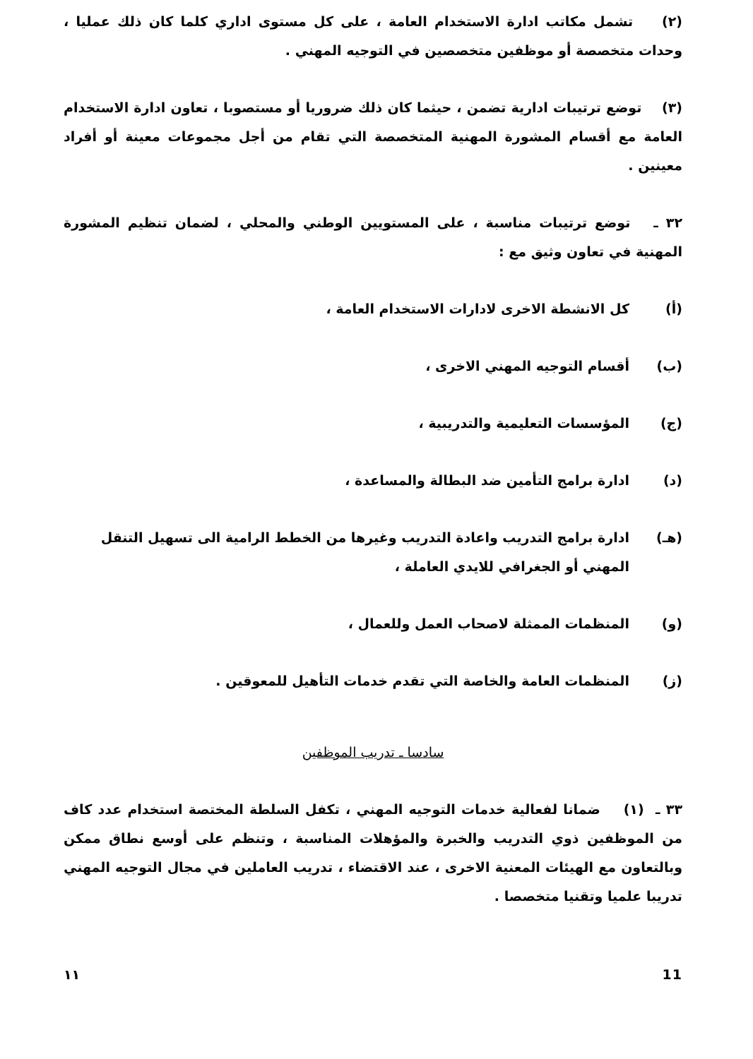(٢) تشمل مكاتب ادارة الاستخدام العامة ، على كل مستوى اداري كلما كان ذلك عمليا ، وحدات متخصصة أو موظفين متخصصين في التوجيه المهني .
(٣) توضع ترتيبات ادارية تضمن ، حيثما كان ذلك ضروريا أو مستصوبا ، تعاون ادارة الاستخدام العامة مع أقسام المشورة المهنية المتخصصة التي تقام من أجل مجموعات معينة أو أفراد معينين .
٣٢ ـ توضع ترتيبات مناسبة ، على المستويين الوطني والمحلي ، لضمان تنظيم المشورة المهنية في تعاون وثيق مع :
(أ) كل الانشطة الاخرى لادارات الاستخدام العامة ،
(ب) أقسام التوجيه المهني الاخرى ،
(ج) المؤسسات التعليمية والتدريبية ،
(د) ادارة برامج التأمين ضد البطالة والمساعدة ،
(هـ) ادارة برامج التدريب واعادة التدريب وغيرها من الخطط الرامية الى تسهيل التنقل المهني أو الجغرافي للايدي العاملة ،
(و) المنظمات الممثلة لاصحاب العمل وللعمال ،
(ز) المنظمات العامة والخاصة التي تقدم خدمات التأهيل للمعوقين .
سادسا ـ تدريب الموظفين
٣٣ ـ (١) ضمانا لفعالية خدمات التوجيه المهني ، تكفل السلطة المختصة استخدام عدد كاف من الموظفين ذوي التدريب والخبرة والمؤهلات المناسبة ، وتنظم على أوسع نطاق ممكن وبالتعاون مع الهيئات المعنية الاخرى ، عند الاقتضاء ، تدريب العاملين في مجال التوجيه المهني تدريبا علميا وتقنيا متخصصا .
١١ 11